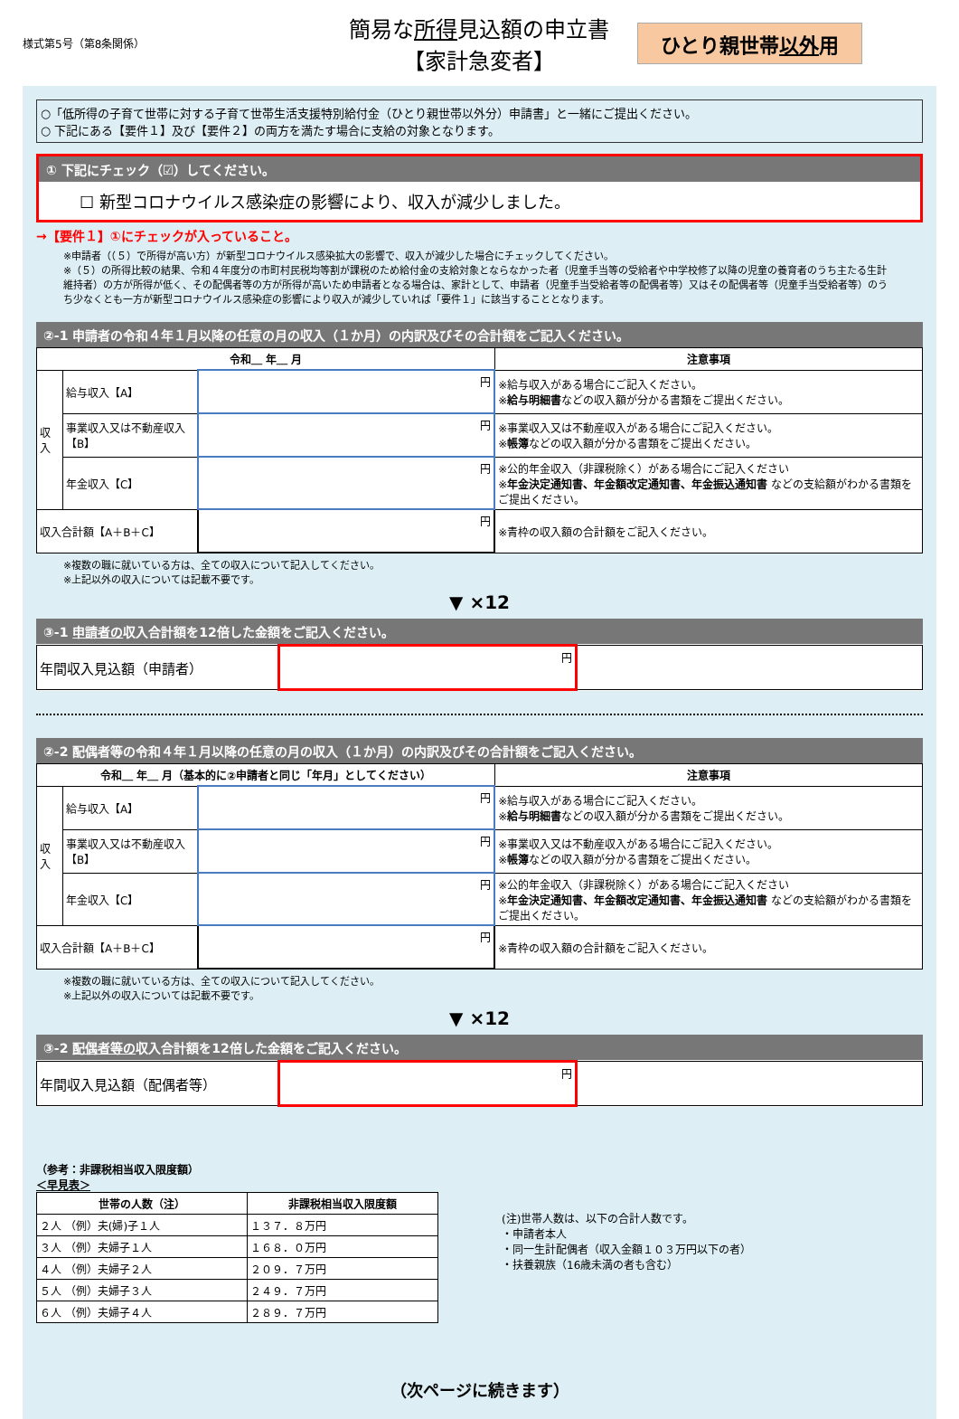様式第5号（第8条関係）
簡易な所得見込額の申立書
【家計急変者】
ひとり親世帯以外用
○「低所得の子育て世帯に対する子育て世帯生活支援特別給付金（ひとり親世帯以外分）申請書」と一緒にご提出ください。
○ 下記にある【要件１】及び【要件２】の両方を満たす場合に支給の対象となります。
① 下記にチェック（☑）してください。
☐ 新型コロナウイルス感染症の影響により、収入が減少しました。
→【要件１】①にチェックが入っていること。
※申請者（（５）で所得が高い方）が新型コロナウイルス感染拡大の影響で、収入が減少した場合にチェックしてください。
※（５）の所得比較の結果、令和４年度分の市町村民税均等割が課税のため給付金の支給対象とならなかった者（児童手当等の受給者や中学校修了以降の児童の養育者のうち主たる生計維持者）の方が所得が低く、その配偶者等の方が所得が高いため申請者となる場合は、家計として、申請者（児童手当受給者等の配偶者等）又はその配偶者等（児童手当受給者等）のうち少なくとも一方が新型コロナウイルス感染症の影響により収入が減少していれば「要件１」に該当することとなります。
②-1 申請者の令和４年１月以降の任意の月の収入（１か月）の内訳及びその合計額をご記入ください。
| 令和＿ 年＿ 月 | | | 注意事項 |
| --- | --- | --- | --- |
| 収入 | 給与収入【A】 | 円 | ※給与収入がある場合にご記入ください。 ※ 給与明細書 などの収入額が分かる書類をご提出ください。 |
| | 事業収入又は不動産収入【B】 | 円 | ※事業収入又は不動産収入がある場合にご記入ください。 ※ 帳簿 などの収入額が分かる書類をご提出ください。 |
| | 年金収入【C】 | 円 | ※公的年金収入（非課税除く）がある場合にご記入ください ※ 年金決定通知書、年金額改定通知書、年金振込通知書 などの支給額がわかる書類をご提出ください。 |
| 収入合計額【A＋B＋C】 | | 円 | ※青枠の収入額の合計額をご記入ください。 |
※複数の職に就いている方は、全ての収入について記入してください。
※上記以外の収入については記載不要です。
▼ ×12
③-1 申請者の収入合計額を12倍した金額をご記入ください。
| 年間収入見込額（申請者） | 円 | |
②-2 配偶者等の令和４年１月以降の任意の月の収入（１か月）の内訳及びその合計額をご記入ください。
| 令和＿ 年＿ 月（基本的に②申請者と同じ「年月」としてください） | | | 注意事項 |
| --- | --- | --- | --- |
| 収入 | 給与収入【A】 | 円 | ※給与収入がある場合にご記入ください。 ※ 給与明細書 などの収入額が分かる書類をご提出ください。 |
| | 事業収入又は不動産収入【B】 | 円 | ※事業収入又は不動産収入がある場合にご記入ください。 ※ 帳簿 などの収入額が分かる書類をご提出ください。 |
| | 年金収入【C】 | 円 | ※公的年金収入（非課税除く）がある場合にご記入ください ※ 年金決定通知書、年金額改定通知書、年金振込通知書 などの支給額がわかる書類をご提出ください。 |
| 収入合計額【A＋B＋C】 | | 円 | ※青枠の収入額の合計額をご記入ください。 |
※複数の職に就いている方は、全ての収入について記入してください。
※上記以外の収入については記載不要です。
▼ ×12
③-2 配偶者等の収入合計額を12倍した金額をご記入ください。
| 年間収入見込額（配偶者等） | 円 | |
（参考：非課税相当収入限度額）
＜早見表＞
| 世帯の人数（注） | 非課税相当収入限度額 |
| --- | --- |
| ２人 （例）夫(婦)子１人 | １３７．８万円 |
| ３人 （例）夫婦子１人 | １６８．０万円 |
| ４人 （例）夫婦子２人 | ２０９．７万円 |
| ５人 （例）夫婦子３人 | ２４９．７万円 |
| ６人 （例）夫婦子４人 | ２８９．７万円 |
(注)世帯人数は、以下の合計人数です。
・申請者本人
・同一生計配偶者（収入金額１０３万円以下の者）
・扶養親族（16歳未満の者も含む）
（次ページに続きます）